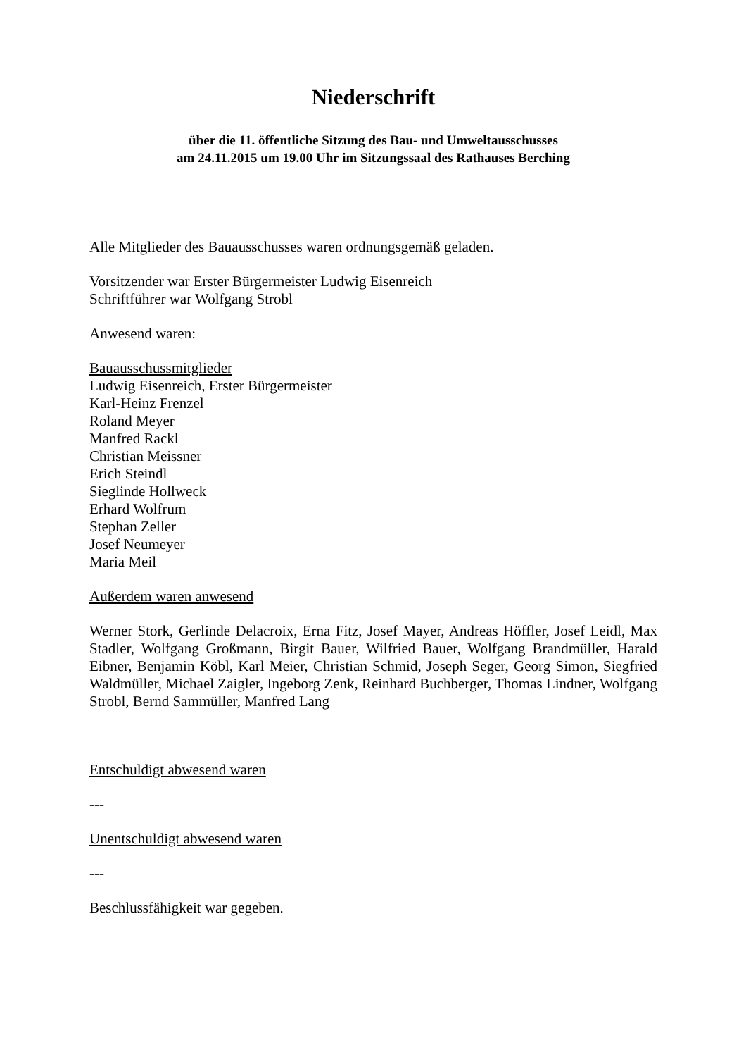Niederschrift
über die 11. öffentliche Sitzung des Bau- und Umweltausschusses
am 24.11.2015 um 19.00 Uhr im Sitzungssaal des Rathauses Berching
Alle Mitglieder des Bauausschusses waren ordnungsgemäß geladen.
Vorsitzender war Erster Bürgermeister Ludwig Eisenreich
Schriftführer war Wolfgang Strobl
Anwesend waren:
Bauausschussmitglieder
Ludwig Eisenreich, Erster Bürgermeister
Karl-Heinz Frenzel
Roland Meyer
Manfred Rackl
Christian Meissner
Erich Steindl
Sieglinde Hollweck
Erhard Wolfrum
Stephan Zeller
Josef Neumeyer
Maria Meil
Außerdem waren anwesend
Werner Stork, Gerlinde Delacroix, Erna Fitz, Josef Mayer, Andreas Höffler, Josef Leidl, Max Stadler, Wolfgang Großmann, Birgit Bauer, Wilfried Bauer, Wolfgang Brandmüller, Harald Eibner, Benjamin Köbl, Karl Meier, Christian Schmid, Joseph Seger, Georg Simon, Siegfried Waldmüller, Michael Zaigler, Ingeborg Zenk, Reinhard Buchberger, Thomas Lindner, Wolfgang Strobl, Bernd Sammüller, Manfred Lang
Entschuldigt abwesend waren
---
Unentschuldigt abwesend waren
---
Beschlussfähigkeit war gegeben.